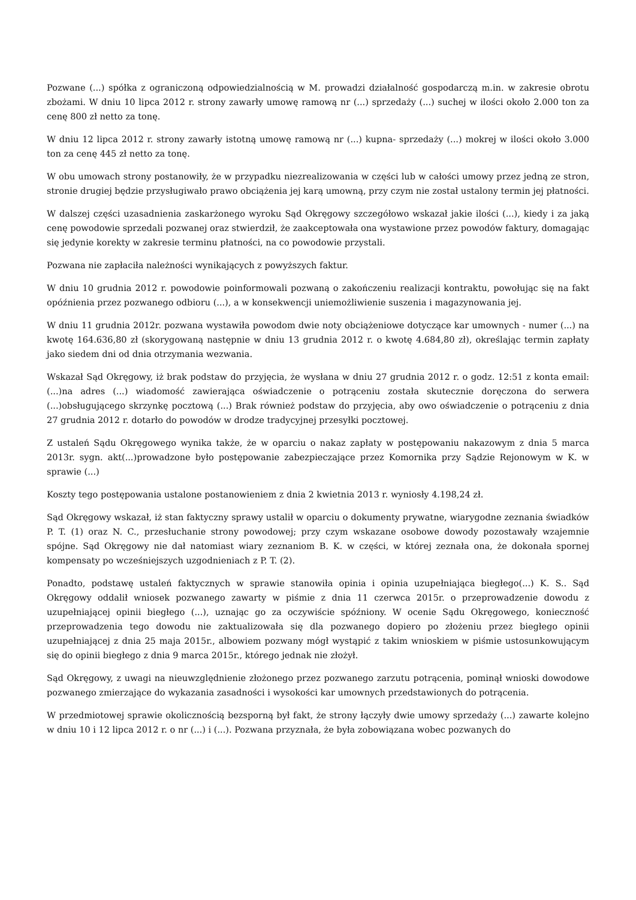Pozwane (...) spółka z ograniczoną odpowiedzialnością w M. prowadzi działalność gospodarczą m.in. w zakresie obrotu zbożami. W dniu 10 lipca 2012 r. strony zawarły umowę ramową nr (...) sprzedaży (...) suchej w ilości około 2.000 ton za cenę 800 zł netto za tonę.
W dniu 12 lipca 2012 r. strony zawarły istotną umowę ramową nr (...) kupna- sprzedaży (...) mokrej w ilości około 3.000 ton za cenę 445 zł netto za tonę.
W obu umowach strony postanowiły, że w przypadku niezrealizowania w części lub w całości umowy przez jedną ze stron, stronie drugiej będzie przysługiwało prawo obciążenia jej karą umowną, przy czym nie został ustalony termin jej płatności.
W dalszej części uzasadnienia zaskarżonego wyroku Sąd Okręgowy szczegółowo wskazał jakie ilości (...), kiedy i za jaką cenę powodowie sprzedali pozwanej oraz stwierdził, że zaakceptowała ona wystawione przez powodów faktury, domagając się jedynie korekty w zakresie terminu płatności, na co powodowie przystali.
Pozwana nie zapłaciła należności wynikających z powyższych faktur.
W dniu 10 grudnia 2012 r. powodowie poinformowali pozwaną o zakończeniu realizacji kontraktu, powołując się na fakt opóźnienia przez pozwanego odbioru (...), a w konsekwencji uniemożliwienie suszenia i magazynowania jej.
W dniu 11 grudnia 2012r. pozwana wystawiła powodom dwie noty obciążeniowe dotyczące kar umownych - numer (...) na kwotę 164.636,80 zł (skorygowaną następnie w dniu 13 grudnia 2012 r. o kwotę 4.684,80 zł), określając termin zapłaty jako siedem dni od dnia otrzymania wezwania.
Wskazał Sąd Okręgowy, iż brak podstaw do przyjęcia, że wysłana w dniu 27 grudnia 2012 r. o godz. 12:51 z konta email: (...)na adres (...) wiadomość zawierająca oświadczenie o potrąceniu została skutecznie doręczona do serwera (...)obsługującego skrzynkę pocztową (...) Brak również podstaw do przyjęcia, aby owo oświadczenie o potrąceniu z dnia 27 grudnia 2012 r. dotarło do powodów w drodze tradycyjnej przesyłki pocztowej.
Z ustaleń Sądu Okręgowego wynika także, że w oparciu o nakaz zapłaty w postępowaniu nakazowym z dnia 5 marca 2013r. sygn. akt(...)prowadzone było postępowanie zabezpieczające przez Komornika przy Sądzie Rejonowym w K. w sprawie (...)
Koszty tego postępowania ustalone postanowieniem z dnia 2 kwietnia 2013 r. wyniosły 4.198,24 zł.
Sąd Okręgowy wskazał, iż stan faktyczny sprawy ustalił w oparciu o dokumenty prywatne, wiarygodne zeznania świadków P. T. (1) oraz N. C., przesłuchanie strony powodowej; przy czym wskazane osobowe dowody pozostawały wzajemnie spójne. Sąd Okręgowy nie dał natomiast wiary zeznaniom B. K. w części, w której zeznała ona, że dokonała spornej kompensaty po wcześniejszych uzgodnieniach z P. T. (2).
Ponadto, podstawę ustaleń faktycznych w sprawie stanowiła opinia i opinia uzupełniająca biegłego(...) K. S.. Sąd Okręgowy oddalił wniosek pozwanego zawarty w piśmie z dnia 11 czerwca 2015r. o przeprowadzenie dowodu z uzupełniającej opinii biegłego (...), uznając go za oczywiście spóźniony. W ocenie Sądu Okręgowego, konieczność przeprowadzenia tego dowodu nie zaktualizowała się dla pozwanego dopiero po złożeniu przez biegłego opinii uzupełniającej z dnia 25 maja 2015r., albowiem pozwany mógł wystąpić z takim wnioskiem w piśmie ustosunkowującym się do opinii biegłego z dnia 9 marca 2015r., którego jednak nie złożył.
Sąd Okręgowy, z uwagi na nieuwzględnienie złożonego przez pozwanego zarzutu potrącenia, pominął wnioski dowodowe pozwanego zmierzające do wykazania zasadności i wysokości kar umownych przedstawionych do potrącenia.
W przedmiotowej sprawie okolicznością bezsporną był fakt, że strony łączyły dwie umowy sprzedaży (...) zawarte kolejno w dniu 10 i 12 lipca 2012 r. o nr (...) i (...). Pozwana przyznała, że była zobowiązana wobec pozwanych do